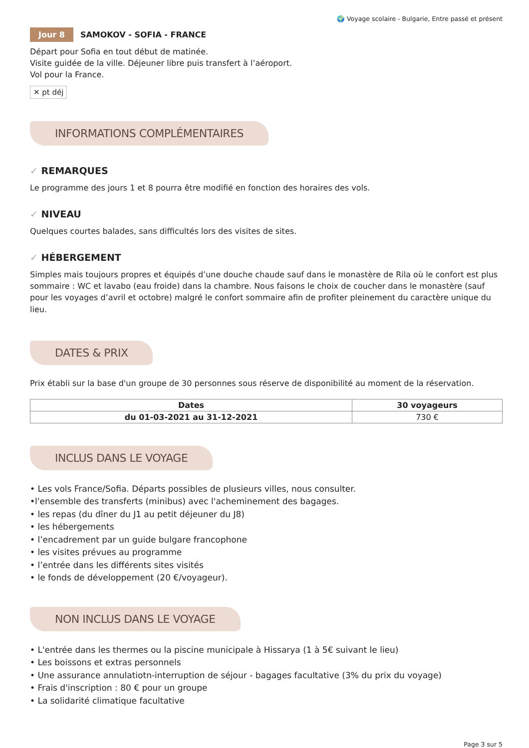🌍 Voyage scolaire - Bulgarie, Entre passé et présent
Jour 8 SAMOKOV - SOFIA - FRANCE
Départ pour Sofia en tout début de matinée.
Visite guidée de la ville. Déjeuner libre puis transfert à l’aéroport.
Vol pour la France.
✕ pt déj
INFORMATIONS COMPLÉMENTAIRES
✓ REMARQUES
Le programme des jours 1 et 8 pourra être modifié en fonction des horaires des vols.
✓ NIVEAU
Quelques courtes balades, sans difficultés lors des visites de sites.
✓ HÉBERGEMENT
Simples mais toujours propres et équipés d’une douche chaude sauf dans le monastère de Rila où le confort est plus sommaire : WC et lavabo (eau froide) dans la chambre. Nous faisons le choix de coucher dans le monastère (sauf pour les voyages d’avril et octobre) malgré le confort sommaire afin de profiter pleinement du caractère unique du lieu.
DATES & PRIX
Prix établi sur la base d'un groupe de 30 personnes sous réserve de disponibilité au moment de la réservation.
| Dates | 30 voyageurs |
| --- | --- |
| du 01-03-2021 au 31-12-2021 | 730 € |
INCLUS DANS LE VOYAGE
• Les vols France/Sofia. Départs possibles de plusieurs villes, nous consulter.
•l'ensemble des transferts (minibus) avec l'acheminement des bagages.
• les repas (du dîner du J1 au petit déjeuner du J8)
• les hébergements
• l’encadrement par un guide bulgare francophone
• les visites prévues au programme
• l’entrée dans les différents sites visités
• le fonds de développement (20 €/voyageur).
NON INCLUS DANS LE VOYAGE
• L'entrée dans les thermes ou la piscine municipale à Hissarya (1 à 5€ suivant le lieu)
• Les boissons et extras personnels
• Une assurance annulatiotn-interruption de séjour - bagages facultative (3% du prix du voyage)
• Frais d'inscription : 80 € pour un groupe
• La solidarité climatique facultative
Page 3 sur 5